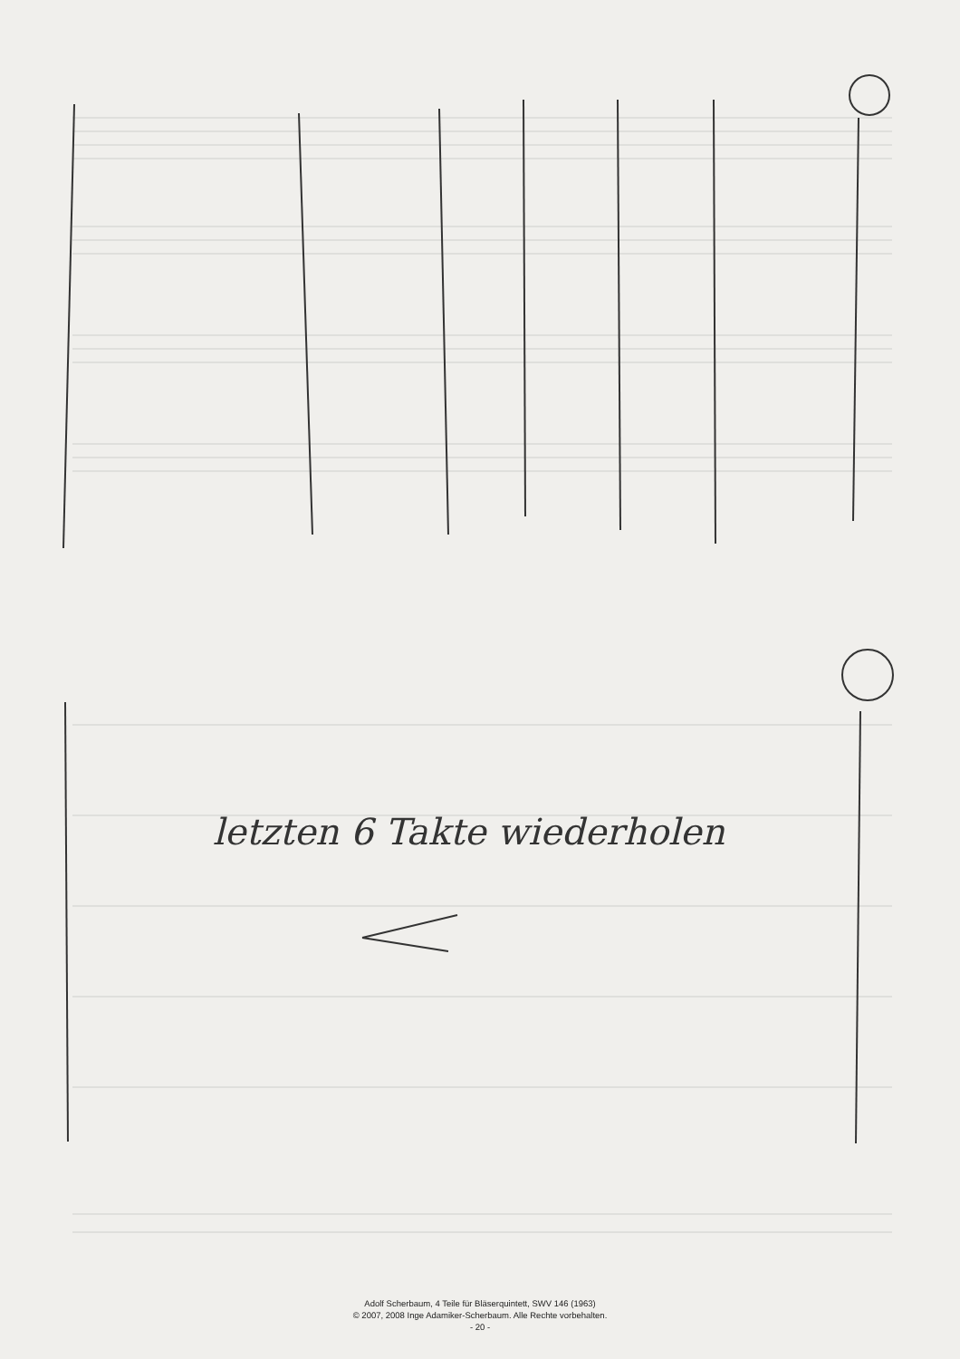letzten 6 Takte wiederholen
Adolf Scherbaum, 4 Teile für Bläserquintett, SWV 146 (1963)
© 2007, 2008 Inge Adamiker-Scherbaum. Alle Rechte vorbehalten.
- 20 -